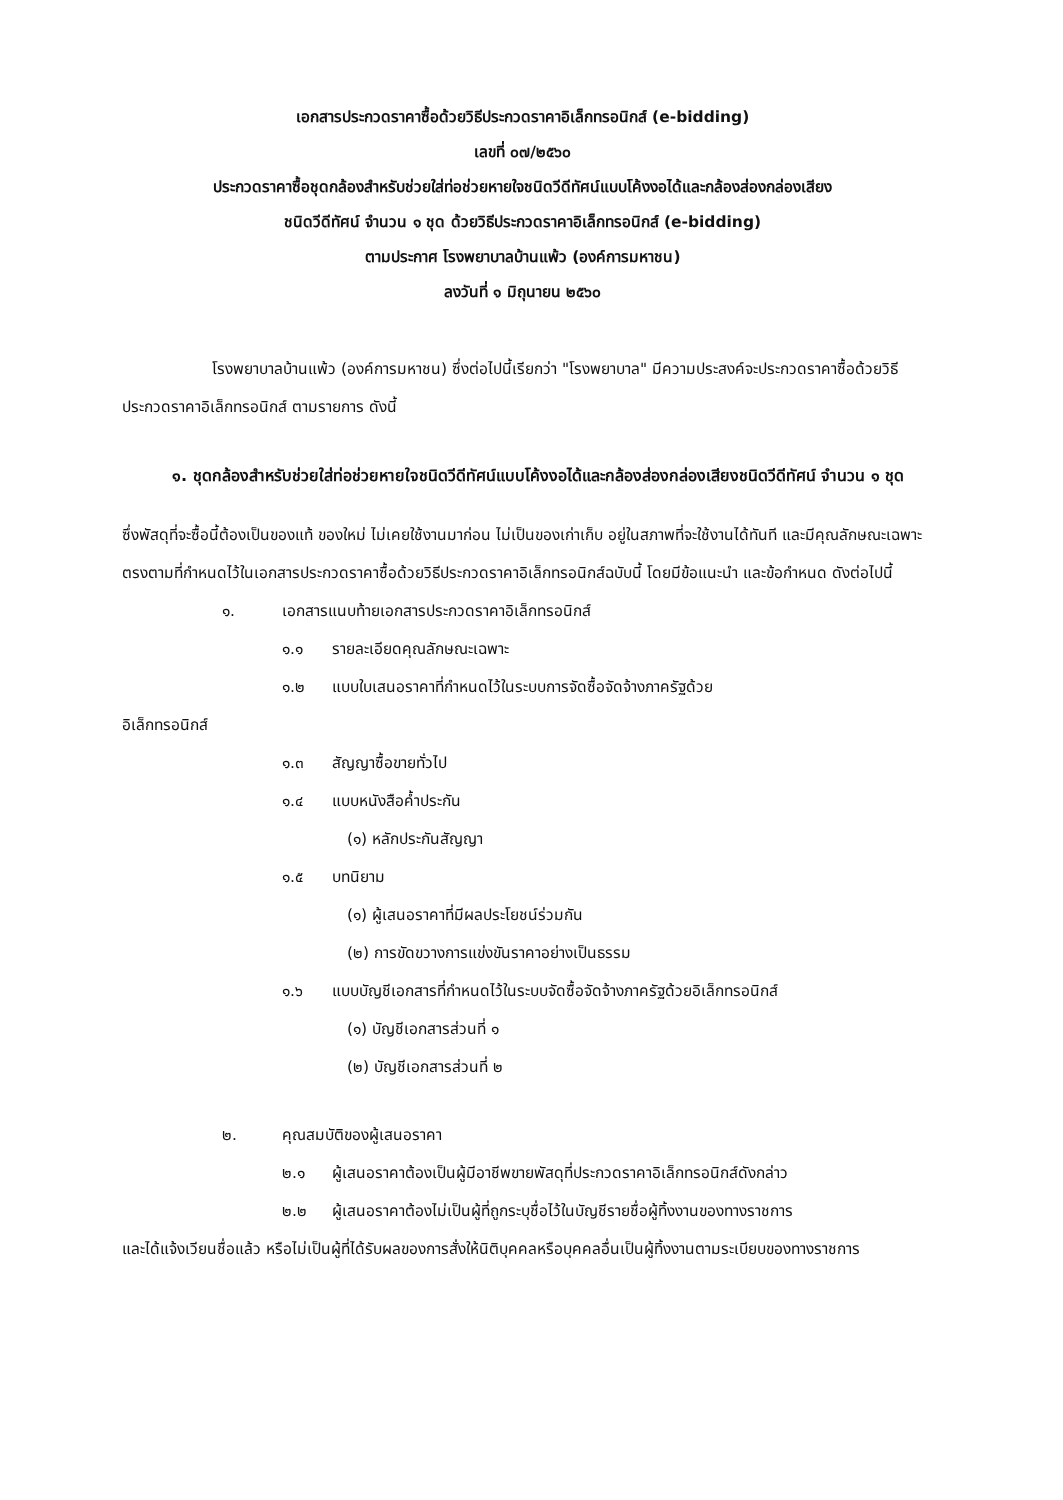เอกสารประกวดราคาซื้อด้วยวิธีประกวดราคาอิเล็กทรอนิกส์ (e-bidding)
เลขที่ ๐๗/๒๕๖๐
ประกวดราคาซื้อชุดกล้องสำหรับช่วยใส่ท่อช่วยหายใจชนิดวีดีทัศน์แบบโค้งงอได้และกล้องส่องกล่องเสียง
ชนิดวีดีทัศน์ จำนวน ๑ ชุด ด้วยวิธีประกวดราคาอิเล็กทรอนิกส์ (e-bidding)
ตามประกาศ โรงพยาบาลบ้านแพ้ว (องค์การมหาชน)
ลงวันที่ ๑ มิถุนายน ๒๕๖๐
โรงพยาบาลบ้านแพ้ว (องค์การมหาชน) ซึ่งต่อไปนี้เรียกว่า "โรงพยาบาล" มีความประสงค์จะประกวดราคาซื้อด้วยวิธีประกวดราคาอิเล็กทรอนิกส์ ตามรายการ ดังนี้
๑. ชุดกล้องสำหรับช่วยใส่ท่อช่วยหายใจชนิดวีดีทัศน์แบบโค้งงอได้และกล้องส่องกล่องเสียงชนิดวีดีทัศน์ จำนวน ๑ ชุด
ซึ่งพัสดุที่จะซื้อนี้ต้องเป็นของแท้ ของใหม่ ไม่เคยใช้งานมาก่อน ไม่เป็นของเก่าเก็บ อยู่ในสภาพที่จะใช้งานได้ทันที และมีคุณลักษณะเฉพาะตรงตามที่กำหนดไว้ในเอกสารประกวดราคาซื้อด้วยวิธีประกวดราคาอิเล็กทรอนิกส์ฉบับนี้ โดยมีข้อแนะนำ และข้อกำหนด ดังต่อไปนี้
๑. เอกสารแนบท้ายเอกสารประกวดราคาอิเล็กทรอนิกส์
๑.๑ รายละเอียดคุณลักษณะเฉพาะ
๑.๒ แบบใบเสนอราคาที่กำหนดไว้ในระบบการจัดซื้อจัดจ้างภาครัฐด้วย
อิเล็กทรอนิกส์
๑.๓ สัญญาซื้อขายทั่วไป
๑.๔ แบบหนังสือค้ำประกัน
(๑) หลักประกันสัญญา
๑.๕ บทนิยาม
(๑) ผู้เสนอราคาที่มีผลประโยชน์ร่วมกัน
(๒) การขัดขวางการแข่งขันราคาอย่างเป็นธรรม
๑.๖ แบบบัญชีเอกสารที่กำหนดไว้ในระบบจัดซื้อจัดจ้างภาครัฐด้วยอิเล็กทรอนิกส์
(๑) บัญชีเอกสารส่วนที่ ๑
(๒) บัญชีเอกสารส่วนที่ ๒
๒. คุณสมบัติของผู้เสนอราคา
๒.๑ ผู้เสนอราคาต้องเป็นผู้มีอาชีพขายพัสดุที่ประกวดราคาอิเล็กทรอนิกส์ดังกล่าว
๒.๒ ผู้เสนอราคาต้องไม่เป็นผู้ที่ถูกระบุชื่อไว้ในบัญชีรายชื่อผู้ทิ้งงานของทางราชการ
และได้แจ้งเวียนชื่อแล้ว หรือไม่เป็นผู้ที่ได้รับผลของการสั่งให้นิติบุคคลหรือบุคคลอื่นเป็นผู้ทิ้งงานตามระเบียบของทางราชการ